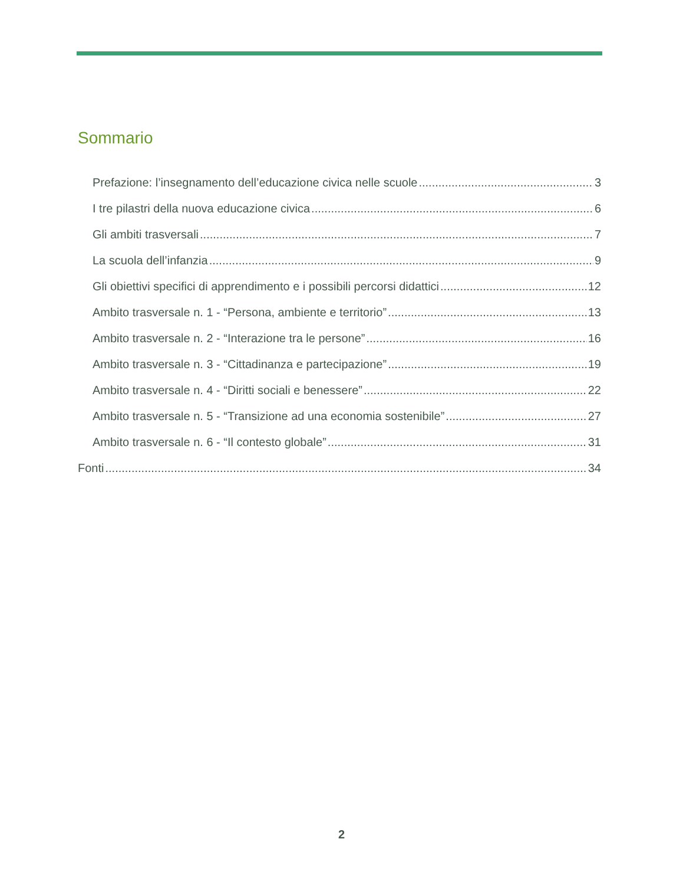Sommario
Prefazione: l’insegnamento dell’educazione civica nelle scuole 3
I tre pilastri della nuova educazione civica 6
Gli ambiti trasversali 7
La scuola dell’infanzia 9
Gli obiettivi specifici di apprendimento e i possibili percorsi didattici 12
Ambito trasversale n. 1 - “Persona, ambiente e territorio” 13
Ambito trasversale n. 2 - “Interazione tra le persone” 16
Ambito trasversale n. 3 - “Cittadinanza e partecipazione” 19
Ambito trasversale n. 4 - “Diritti sociali e benessere” 22
Ambito trasversale n. 5 - “Transizione ad una economia sostenibile” 27
Ambito trasversale n. 6 - “Il contesto globale” 31
Fonti 34
2